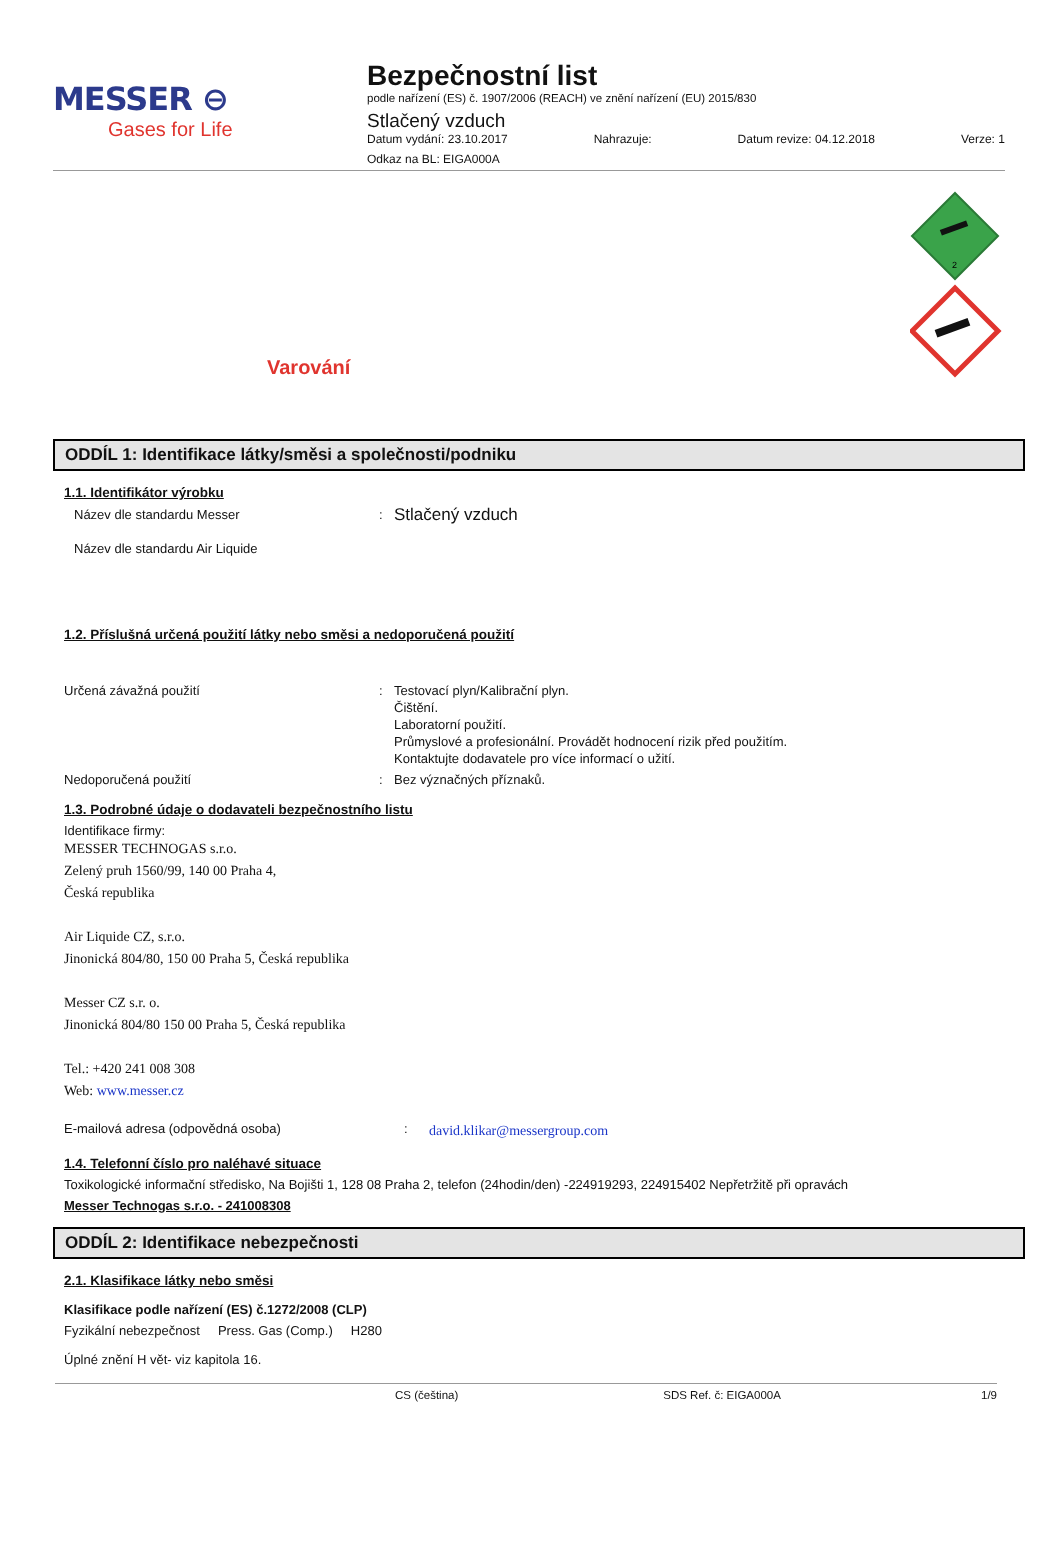MESSER ⊖
Gases for Life
Bezpečnostní list
podle nařízení (ES) č. 1907/2006 (REACH) ve znění nařízení (EU) 2015/830
Stlačený vzduch
Datum vydání: 23.10.2017 Nahrazuje: Datum revize: 04.12.2018 Verze: 1
Odkaz na BL: EIGA000A
Varování
2
ODDÍL 1: Identifikace látky/směsi a společnosti/podniku
1.1. Identifikátor výrobku
Název dle standardu Messer
Název dle standardu Air Liquide
:
Stlačený vzduch
1.2. Příslušná určená použití látky nebo směsi a nedoporučená použití
Určená závažná použití : Testovací plyn/Kalibrační plyn.
Čištění.
Laboratorní použití.
Průmyslové a profesionální. Provádět hodnocení rizik před použitím.
Kontaktujte dodavatele pro více informací o užití.
Nedoporučená použití : Bez význačných příznaků.
1.3. Podrobné údaje o dodavateli bezpečnostního listu
Identifikace firmy:
MESSER TECHNOGAS s.r.o.
Zelený pruh 1560/99, 140 00 Praha 4,
Česká republika
Air Liquide CZ, s.r.o.
Jinonická 804/80, 150 00 Praha 5, Česká republika
Messer CZ s.r. o.
Jinonická 804/80 150 00 Praha 5, Česká republika
Tel.: +420 241 008 308
Web: www.messer.cz
E-mailová adresa (odpovědná osoba) :
david.klikar@messergroup.com
1.4. Telefonní číslo pro naléhavé situace
Toxikologické informační středisko, Na Bojišti 1, 128 08 Praha 2, telefon (24hodin/den) -224919293, 224915402 Nepřetržitě při opravách
Messer Technogas s.r.o. - 241008308
ODDÍL 2: Identifikace nebezpečnosti
2.1. Klasifikace látky nebo směsi
Klasifikace podle nařízení (ES) č.1272/2008 (CLP)
Fyzikální nebezpečnost Press. Gas (Comp.) H280
Úplné znění H vět- viz kapitola 16.
CS (čeština) SDS Ref. č: EIGA000A 1/9